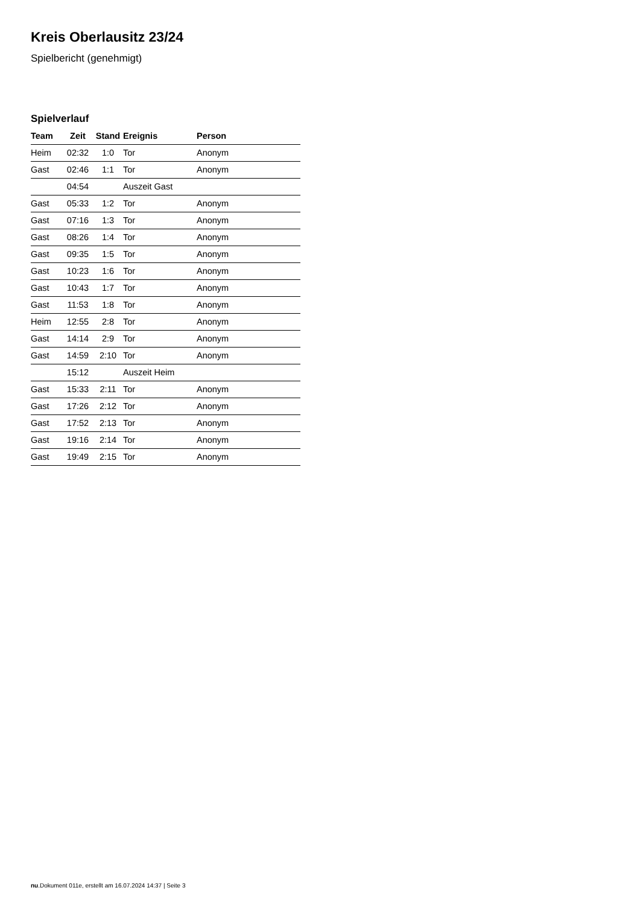Kreis Oberlausitz 23/24
Spielbericht (genehmigt)
Spielverlauf
| Team | Zeit | Stand | Ereignis | Person |
| --- | --- | --- | --- | --- |
| Heim | 02:32 | 1:0 | Tor | Anonym |
| Gast | 02:46 | 1:1 | Tor | Anonym |
| | 04:54 | | Auszeit Gast | |
| Gast | 05:33 | 1:2 | Tor | Anonym |
| Gast | 07:16 | 1:3 | Tor | Anonym |
| Gast | 08:26 | 1:4 | Tor | Anonym |
| Gast | 09:35 | 1:5 | Tor | Anonym |
| Gast | 10:23 | 1:6 | Tor | Anonym |
| Gast | 10:43 | 1:7 | Tor | Anonym |
| Gast | 11:53 | 1:8 | Tor | Anonym |
| Heim | 12:55 | 2:8 | Tor | Anonym |
| Gast | 14:14 | 2:9 | Tor | Anonym |
| Gast | 14:59 | 2:10 | Tor | Anonym |
| | 15:12 | | Auszeit Heim | |
| Gast | 15:33 | 2:11 | Tor | Anonym |
| Gast | 17:26 | 2:12 | Tor | Anonym |
| Gast | 17:52 | 2:13 | Tor | Anonym |
| Gast | 19:16 | 2:14 | Tor | Anonym |
| Gast | 19:49 | 2:15 | Tor | Anonym |
nu.Dokument 011e, erstellt am 16.07.2024 14:37 | Seite 3